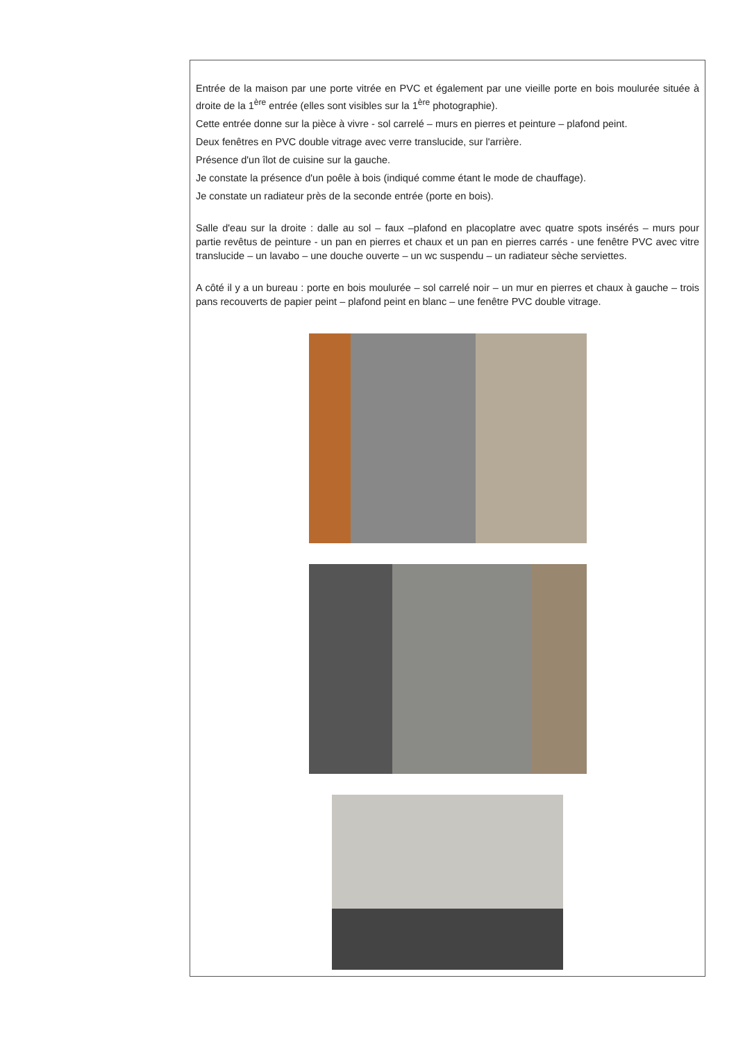Entrée de la maison par une porte vitrée en PVC et également par une vieille porte en bois moulurée située à droite de la 1<sup>ère</sup> entrée (elles sont visibles sur la 1<sup>ère</sup> photographie).
Cette entrée donne sur la pièce à vivre - sol carrelé – murs en pierres et peinture – plafond peint.
Deux fenêtres en PVC double vitrage avec verre translucide, sur l'arrière.
Présence d'un îlot de cuisine sur la gauche.
Je constate la présence d'un poêle à bois (indiqué comme étant le mode de chauffage).
Je constate un radiateur près de la seconde entrée (porte en bois).
Salle d'eau sur la droite : dalle au sol – faux –plafond en placoplatre avec quatre spots insérés – murs pour partie revêtus de peinture - un pan en pierres et chaux et un pan en pierres carrés - une fenêtre PVC avec vitre translucide – un lavabo – une douche ouverte – un wc suspendu – un radiateur sèche serviettes.
A côté il y a un bureau : porte en bois moulurée – sol carrelé noir – un mur en pierres et chaux à gauche – trois pans recouverts de papier peint – plafond peint en blanc – une fenêtre PVC double vitrage.